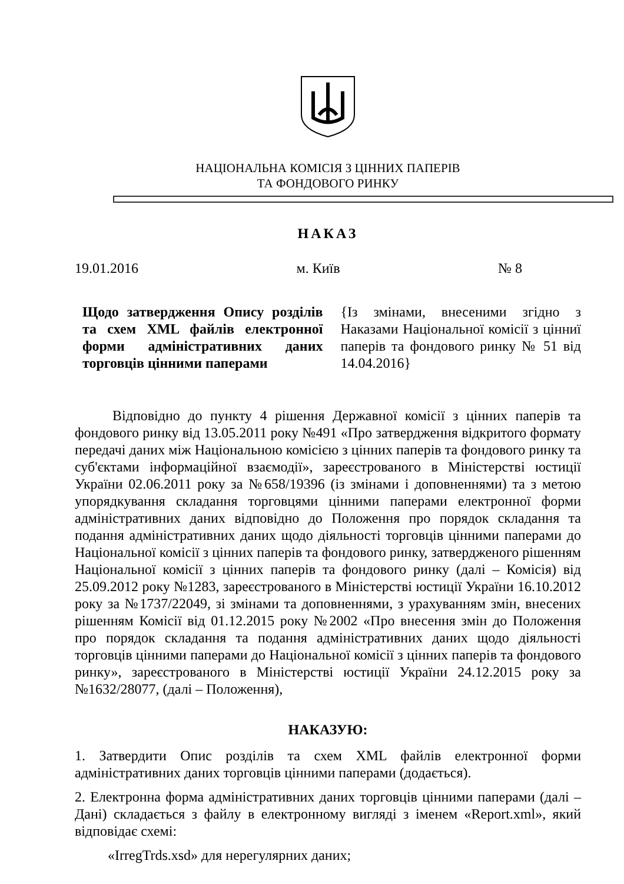НАЦІОНАЛЬНА КОМІСІЯ З ЦІННИХ ПАПЕРІВ
ТА ФОНДОВОГО РИНКУ
НАКАЗ
19.01.2016 м. Київ № 8
Щодо затвердження Опису розділів та схем XML файлів електронної форми адміністративних даних торговців цінними паперами
{Із змінами, внесеними згідно з Наказами Національної комісії з цінниї паперів та фондового ринку № 51 від 14.04.2016}
Відповідно до пункту 4 рішення Державної комісії з цінних паперів та фондового ринку від 13.05.2011 року №491 «Про затвердження відкритого формату передачі даних між Національною комісією з цінних паперів та фондового ринку та суб'єктами інформаційної взаємодії», зареєстрованого в Міністерстві юстиції України 02.06.2011 року за №658/19396 (із змінами і доповненнями) та з метою упорядкування складання торговцями цінними паперами електронної форми адміністративних даних відповідно до Положення про порядок складання та подання адміністративних даних щодо діяльності торговців цінними паперами до Національної комісії з цінних паперів та фондового ринку, затвердженого рішенням Національної комісії з цінних паперів та фондового ринку (далі – Комісія) від 25.09.2012 року №1283, зареєстрованого в Міністерстві юстиції України 16.10.2012 року за №1737/22049, зі змінами та доповненнями, з урахуванням змін, внесених рішенням Комісії від 01.12.2015 року №2002 «Про внесення змін до Положення про порядок складання та подання адміністративних даних щодо діяльності торговців цінними паперами до Національної комісії з цінних паперів та фондового ринку», зареєстрованого в Міністерстві юстиції України 24.12.2015 року за №1632/28077, (далі – Положення),
НАКАЗУЮ:
1. Затвердити Опис розділів та схем XML файлів електронної форми адміністративних даних торговців цінними паперами (додається).
2. Електронна форма адміністративних даних торговців цінними паперами (далі – Дані) складається з файлу в електронному вигляді з іменем «Report.xml», який відповідає схемі:
«IrregTrds.xsd» для нерегулярних даних;